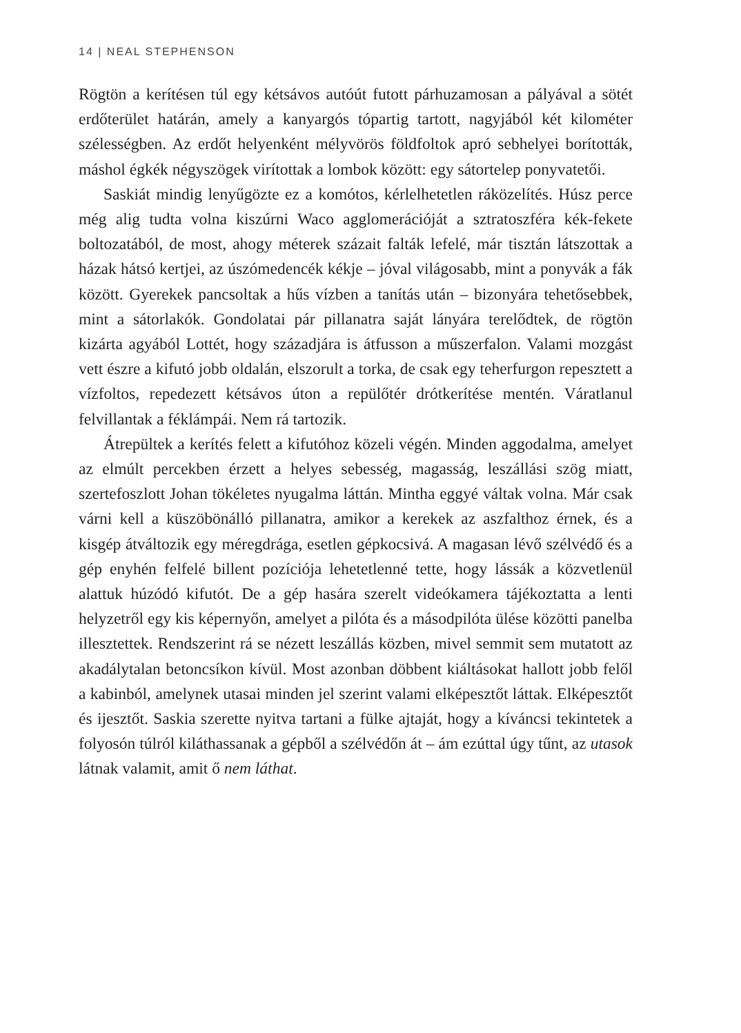14 | NEAL STEPHENSON
Rögtön a kerítésen túl egy kétsávos autóút futott párhuzamosan a pályával a sötét erdőterület határán, amely a kanyargós tópartig tartott, nagyjából két kilométer szélességben. Az erdőt helyenként mélyvörös földfoltok apró sebhelyei borították, máshol égkék négyszögek virítottak a lombok között: egy sátortelep ponyvatetői.
Saskiát mindig lenyűgözte ez a komótos, kérlelhetetlen ráközelítés. Húsz perce még alig tudta volna kiszúrni Waco agglomerációját a sztratoszféra kék-fekete boltozatából, de most, ahogy méterek százait falták lefelé, már tisztán látszottak a házak hátsó kertjei, az úszómedencék kékje – jóval világosabb, mint a ponyvák a fák között. Gyerekek pancsoltak a hűs vízben a tanítás után – bizonyára tehetősebbek, mint a sátorlakók. Gondolatai pár pillanatra saját lányára terelődtek, de rögtön kizárta agyából Lottét, hogy századjára is átfusson a műszerfalon. Valami mozgást vett észre a kifutó jobb oldalán, elszorult a torka, de csak egy teherfurgon repesztett a vízfoltos, repedezett kétsávos úton a repülőtér drótkerítése mentén. Váratlanul felvillantak a féklámpái. Nem rá tartozik.
Átrepültek a kerítés felett a kifutóhoz közeli végén. Minden aggodalma, amelyet az elmúlt percekben érzett a helyes sebesség, magasság, leszállási szög miatt, szertefoszlott Johan tökéletes nyugalma láttán. Mintha eggyé váltak volna. Már csak várni kell a küszöbönálló pillanatra, amikor a kerekek az aszfalthoz érnek, és a kisgép átváltozik egy méregdrága, esetlen gépkocsivá. A magasan lévő szélvédő és a gép enyhén felfelé billent pozíciója lehetetlenné tette, hogy lássák a közvetlenül alattuk húzódó kifutót. De a gép hasára szerelt videókamera tájékoztatta a lenti helyzetről egy kis képernyőn, amelyet a pilóta és a másodpilóta ülése közötti panelba illesztettek. Rendszerint rá se nézett leszállás közben, mivel semmit sem mutatott az akadálytalan betoncsíkon kívül. Most azonban döbbent kiáltásokat hallott jobb felől a kabinból, amelynek utasai minden jel szerint valami elképesztőt láttak. Elképesztőt és ijesztőt. Saskia szerette nyitva tartani a fülke ajtaját, hogy a kíváncsi tekintetek a folyosón túlról kiláthassanak a gépből a szélvédőn át – ám ezúttal úgy tűnt, az utasok látnak valamit, amit ő nem láthat.